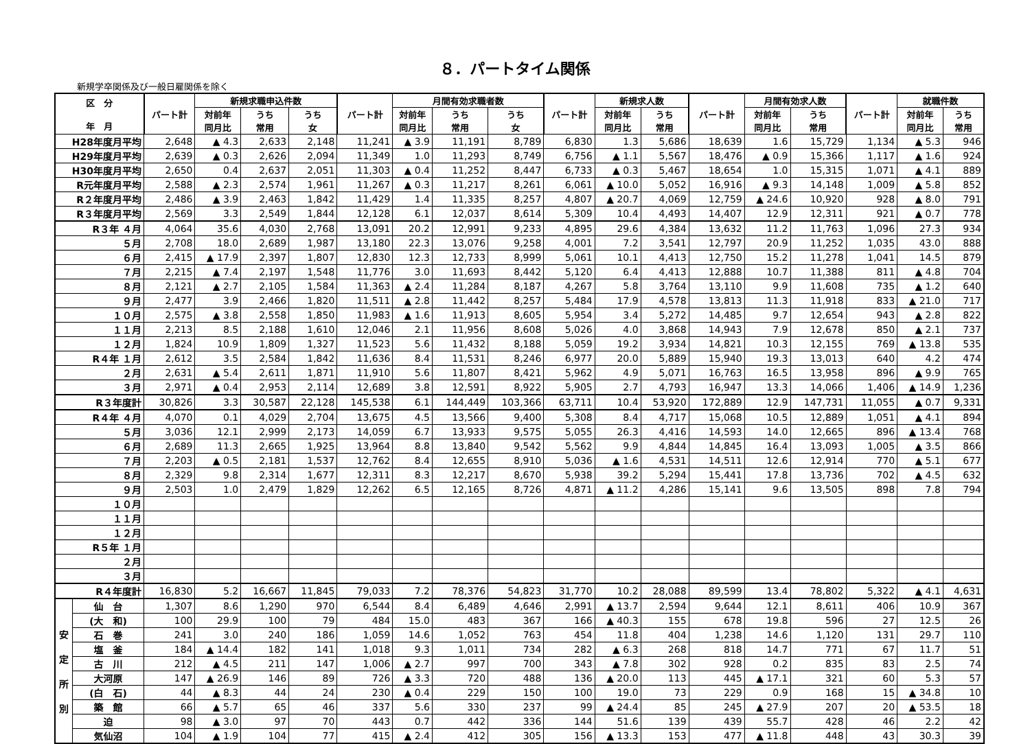８．パートタイム関係
新規学卒関係及び一般日雇関係を除く
| 区 分 年 月 | | パート計 | 新規求職申込件数 | | | パート計 | 月間有効求職者数 | | | パート計 | 新規求人数 | | パート計 | 月間有効求人数 | | パート計 | 就職件数 | |
| --- | --- | --- | --- | --- | --- | --- | --- | --- | --- | --- | --- | --- | --- | --- | --- | --- | --- | --- |
| | | | 対前年 同月比 | うち 常用 | うち 女 | | 対前年 同月比 | うち 常用 | うち 女 | | 対前年 同月比 | うち 常用 | | 対前年 同月比 | うち 常用 | | 対前年 同月比 | うち 常用 |
| H28年度月平均 | | 2,648 | ▲ 4.3 | 2,633 | 2,148 | 11,241 | ▲ 3.9 | 11,191 | 8,789 | 6,830 | 1.3 | 5,686 | 18,639 | 1.6 | 15,729 | 1,134 | ▲ 5.3 | 946 |
| H29年度月平均 | | 2,639 | ▲ 0.3 | 2,626 | 2,094 | 11,349 | 1.0 | 11,293 | 8,749 | 6,756 | ▲ 1.1 | 5,567 | 18,476 | ▲ 0.9 | 15,366 | 1,117 | ▲ 1.6 | 924 |
| H30年度月平均 | | 2,650 | 0.4 | 2,637 | 2,051 | 11,303 | ▲ 0.4 | 11,252 | 8,447 | 6,733 | ▲ 0.3 | 5,467 | 18,654 | 1.0 | 15,315 | 1,071 | ▲ 4.1 | 889 |
| R元年度月平均 | | 2,588 | ▲ 2.3 | 2,574 | 1,961 | 11,267 | ▲ 0.3 | 11,217 | 8,261 | 6,061 | ▲ 10.0 | 5,052 | 16,916 | ▲ 9.3 | 14,148 | 1,009 | ▲ 5.8 | 852 |
| R２年度月平均 | | 2,486 | ▲ 3.9 | 2,463 | 1,842 | 11,429 | 1.4 | 11,335 | 8,257 | 4,807 | ▲ 20.7 | 4,069 | 12,759 | ▲ 24.6 | 10,920 | 928 | ▲ 8.0 | 791 |
| R３年度月平均 | | 2,569 | 3.3 | 2,549 | 1,844 | 12,128 | 6.1 | 12,037 | 8,614 | 5,309 | 10.4 | 4,493 | 14,407 | 12.9 | 12,311 | 921 | ▲ 0.7 | 778 |
| R３年 ４月 | | 4,064 | 35.6 | 4,030 | 2,768 | 13,091 | 20.2 | 12,991 | 9,233 | 4,895 | 29.6 | 4,384 | 13,632 | 11.2 | 11,763 | 1,096 | 27.3 | 934 |
| ５月 | | 2,708 | 18.0 | 2,689 | 1,987 | 13,180 | 22.3 | 13,076 | 9,258 | 4,001 | 7.2 | 3,541 | 12,797 | 20.9 | 11,252 | 1,035 | 43.0 | 888 |
| ６月 | | 2,415 | ▲ 17.9 | 2,397 | 1,807 | 12,830 | 12.3 | 12,733 | 8,999 | 5,061 | 10.1 | 4,413 | 12,750 | 15.2 | 11,278 | 1,041 | 14.5 | 879 |
| ７月 | | 2,215 | ▲ 7.4 | 2,197 | 1,548 | 11,776 | 3.0 | 11,693 | 8,442 | 5,120 | 6.4 | 4,413 | 12,888 | 10.7 | 11,388 | 811 | ▲ 4.8 | 704 |
| ８月 | | 2,121 | ▲ 2.7 | 2,105 | 1,584 | 11,363 | ▲ 2.4 | 11,284 | 8,187 | 4,267 | 5.8 | 3,764 | 13,110 | 9.9 | 11,608 | 735 | ▲ 1.2 | 640 |
| ９月 | | 2,477 | 3.9 | 2,466 | 1,820 | 11,511 | ▲ 2.8 | 11,442 | 8,257 | 5,484 | 17.9 | 4,578 | 13,813 | 11.3 | 11,918 | 833 | ▲ 21.0 | 717 |
| １０月 | | 2,575 | ▲ 3.8 | 2,558 | 1,850 | 11,983 | ▲ 1.6 | 11,913 | 8,605 | 5,954 | 3.4 | 5,272 | 14,485 | 9.7 | 12,654 | 943 | ▲ 2.8 | 822 |
| １１月 | | 2,213 | 8.5 | 2,188 | 1,610 | 12,046 | 2.1 | 11,956 | 8,608 | 5,026 | 4.0 | 3,868 | 14,943 | 7.9 | 12,678 | 850 | ▲ 2.1 | 737 |
| １２月 | | 1,824 | 10.9 | 1,809 | 1,327 | 11,523 | 5.6 | 11,432 | 8,188 | 5,059 | 19.2 | 3,934 | 14,821 | 10.3 | 12,155 | 769 | ▲ 13.8 | 535 |
| R４年 １月 | | 2,612 | 3.5 | 2,584 | 1,842 | 11,636 | 8.4 | 11,531 | 8,246 | 6,977 | 20.0 | 5,889 | 15,940 | 19.3 | 13,013 | 640 | 4.2 | 474 |
| ２月 | | 2,631 | ▲ 5.4 | 2,611 | 1,871 | 11,910 | 5.6 | 11,807 | 8,421 | 5,962 | 4.9 | 5,071 | 16,763 | 16.5 | 13,958 | 896 | ▲ 9.9 | 765 |
| ３月 | | 2,971 | ▲ 0.4 | 2,953 | 2,114 | 12,689 | 3.8 | 12,591 | 8,922 | 5,905 | 2.7 | 4,793 | 16,947 | 13.3 | 14,066 | 1,406 | ▲ 14.9 | 1,236 |
| R３年度計 | | 30,826 | 3.3 | 30,587 | 22,128 | 145,538 | 6.1 | 144,449 | 103,366 | 63,711 | 10.4 | 53,920 | 172,889 | 12.9 | 147,731 | 11,055 | ▲ 0.7 | 9,331 |
| R４年 ４月 | | 4,070 | 0.1 | 4,029 | 2,704 | 13,675 | 4.5 | 13,566 | 9,400 | 5,308 | 8.4 | 4,717 | 15,068 | 10.5 | 12,889 | 1,051 | ▲ 4.1 | 894 |
| ５月 | | 3,036 | 12.1 | 2,999 | 2,173 | 14,059 | 6.7 | 13,933 | 9,575 | 5,055 | 26.3 | 4,416 | 14,593 | 14.0 | 12,665 | 896 | ▲ 13.4 | 768 |
| ６月 | | 2,689 | 11.3 | 2,665 | 1,925 | 13,964 | 8.8 | 13,840 | 9,542 | 5,562 | 9.9 | 4,844 | 14,845 | 16.4 | 13,093 | 1,005 | ▲ 3.5 | 866 |
| ７月 | | 2,203 | ▲ 0.5 | 2,181 | 1,537 | 12,762 | 8.4 | 12,655 | 8,910 | 5,036 | ▲ 1.6 | 4,531 | 14,511 | 12.6 | 12,914 | 770 | ▲ 5.1 | 677 |
| ８月 | | 2,329 | 9.8 | 2,314 | 1,677 | 12,311 | 8.3 | 12,217 | 8,670 | 5,938 | 39.2 | 5,294 | 15,441 | 17.8 | 13,736 | 702 | ▲ 4.5 | 632 |
| ９月 | | 2,503 | 1.0 | 2,479 | 1,829 | 12,262 | 6.5 | 12,165 | 8,726 | 4,871 | ▲ 11.2 | 4,286 | 15,141 | 9.6 | 13,505 | 898 | 7.8 | 794 |
| １０月 | | | | | | | | | | | | | | | | | | |
| １１月 | | | | | | | | | | | | | | | | | | |
| １２月 | | | | | | | | | | | | | | | | | | |
| R５年 １月 | | | | | | | | | | | | | | | | | | |
| ２月 | | | | | | | | | | | | | | | | | | |
| ３月 | | | | | | | | | | | | | | | | | | |
| R４年度計 | | 16,830 | 5.2 | 16,667 | 11,845 | 79,033 | 7.2 | 78,376 | 54,823 | 31,770 | 10.2 | 28,088 | 89,599 | 13.4 | 78,802 | 5,322 | ▲ 4.1 | 4,631 |
| 安 定 所 別 | 仙 台 | 1,307 | 8.6 | 1,290 | 970 | 6,544 | 8.4 | 6,489 | 4,646 | 2,991 | ▲ 13.7 | 2,594 | 9,644 | 12.1 | 8,611 | 406 | 10.9 | 367 |
| | (大 和) | 100 | 29.9 | 100 | 79 | 484 | 15.0 | 483 | 367 | 166 | ▲ 40.3 | 155 | 678 | 19.8 | 596 | 27 | 12.5 | 26 |
| | 石 巻 | 241 | 3.0 | 240 | 186 | 1,059 | 14.6 | 1,052 | 763 | 454 | 11.8 | 404 | 1,238 | 14.6 | 1,120 | 131 | 29.7 | 110 |
| | 塩 釜 | 184 | ▲ 14.4 | 182 | 141 | 1,018 | 9.3 | 1,011 | 734 | 282 | ▲ 6.3 | 268 | 818 | 14.7 | 771 | 67 | 11.7 | 51 |
| | 古 川 | 212 | ▲ 4.5 | 211 | 147 | 1,006 | ▲ 2.7 | 997 | 700 | 343 | ▲ 7.8 | 302 | 928 | 0.2 | 835 | 83 | 2.5 | 74 |
| | 大河原 | 147 | ▲ 26.9 | 146 | 89 | 726 | ▲ 3.3 | 720 | 488 | 136 | ▲ 20.0 | 113 | 445 | ▲ 17.1 | 321 | 60 | 5.3 | 57 |
| | (白 石) | 44 | ▲ 8.3 | 44 | 24 | 230 | ▲ 0.4 | 229 | 150 | 100 | 19.0 | 73 | 229 | 0.9 | 168 | 15 | ▲ 34.8 | 10 |
| | 築 館 | 66 | ▲ 5.7 | 65 | 46 | 337 | 5.6 | 330 | 237 | 99 | ▲ 24.4 | 85 | 245 | ▲ 27.9 | 207 | 20 | ▲ 53.5 | 18 |
| | 迫 | 98 | ▲ 3.0 | 97 | 70 | 443 | 0.7 | 442 | 336 | 144 | 51.6 | 139 | 439 | 55.7 | 428 | 46 | 2.2 | 42 |
| | 気仙沼 | 104 | ▲ 1.9 | 104 | 77 | 415 | ▲ 2.4 | 412 | 305 | 156 | ▲ 13.3 | 153 | 477 | ▲ 11.8 | 448 | 43 | 30.3 | 39 |